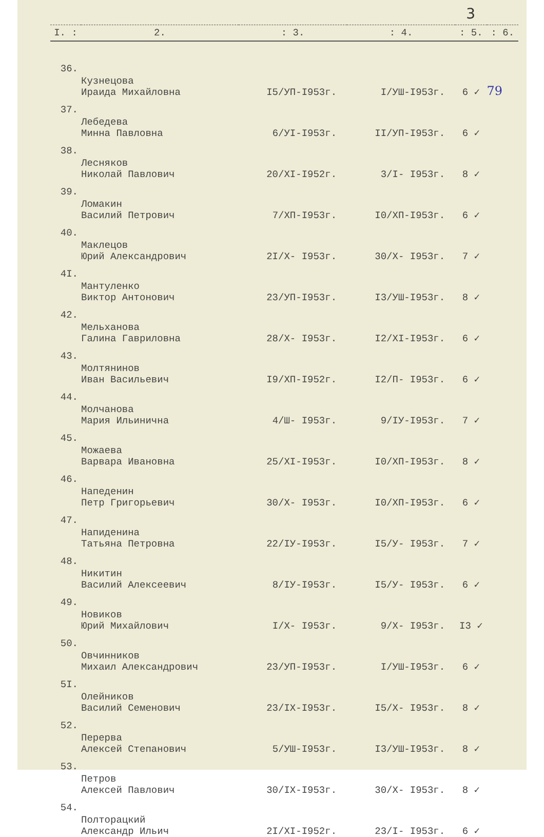3
| I. : | 2. | : 3. | : 4. | : 5. | : 6. |
| --- | --- | --- | --- | --- | --- |
| 36. | Кузнецова Ираида Михайловна | I5/УП-I953г. | I/УШ-I953г. | 6 ✓ | 79 |
| 37. | Лебедева Минна Павловна | 6/УI-I953г. | II/УП-I953г. | 6 ✓ | |
| 38. | Лесняков Николай Павлович | 20/XI-I952г. | 3/I- I953г. | 8 ✓ | |
| 39. | Ломакин Василий Петрович | 7/XП-I953г. | I0/XП-I953г. | 6 ✓ | |
| 40. | Маклецов Юрий Александрович | 2I/X- I953г. | 30/X- I953г. | 7 ✓ | |
| 4I. | Мантуленко Виктор Антонович | 23/УП-I953г. | I3/УШ-I953г. | 8 ✓ | |
| 42. | Мельханова Галина Гавриловна | 28/X- I953г. | I2/XI-I953г. | 6 ✓ | |
| 43. | Молтянинов Иван Васильевич | I9/XП-I952г. | I2/П- I953г. | 6 ✓ | |
| 44. | Молчанова Мария Ильинична | 4/Ш- I953г. | 9/IУ-I953г. | 7 ✓ | |
| 45. | Можаева Варвара Ивановна | 25/XI-I953г. | I0/XП-I953г. | 8 ✓ | |
| 46. | Напеденин Петр Григорьевич | 30/X- I953г. | I0/XП-I953г. | 6 ✓ | |
| 47. | Напиденина Татьяна Петровна | 22/IУ-I953г. | I5/У- I953г. | 7 ✓ | |
| 48. | Никитин Василий Алексеевич | 8/IУ-I953г. | I5/У- I953г. | 6 ✓ | |
| 49. | Новиков Юрий Михайлович | I/X- I953г. | 9/X- I953г. | I3 ✓ | |
| 50. | Овчинников Михаил Александрович | 23/УП-I953г. | I/УШ-I953г. | 6 ✓ | |
| 5I. | Олейников Василий Семенович | 23/IX-I953г. | I5/X- I953г. | 8 ✓ | |
| 52. | Перерва Алексей Степанович | 5/УШ-I953г. | I3/УШ-I953г. | 8 ✓ | |
| 53. | Петров Алексей Павлович | 30/IX-I953г. | 30/X- I953г. | 8 ✓ | |
| 54. | Полторацкий Александр Ильич | 2I/XI-I952г. | 23/I- I953г. | 6 ✓ | |